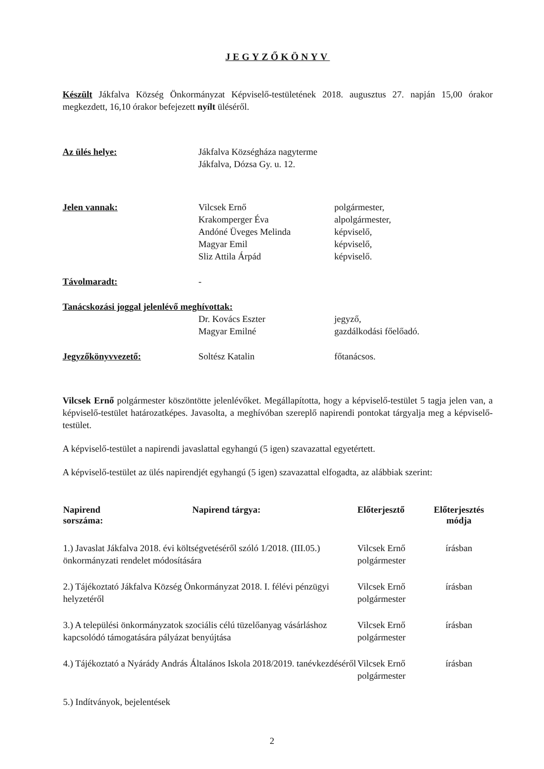JEGYZŐKÖNYV
Készült Jákfalva Község Önkormányzat Képviselő-testületének 2018. augusztus 27. napján 15,00 órakor megkezdett, 16,10 órakor befejezett nyílt üléséről.
| Az ülés helye: | Jákfalva Községháza nagyterme Jákfalva, Dózsa Gy. u. 12. | |
| Jelen vannak: | Vilcsek Ernő Krakomperger Éva Andóné Üveges Melinda Magyar Emil Sliz Attila Árpád | polgármester, alpolgármester, képviselő, képviselő, képviselő. |
| Távolmaradt: | - | |
| Tanácskozási joggal jelenlévő meghívottak: | | |
| | Dr. Kovács Eszter Magyar Emilné | jegyző, gazdálkodási főelőadó. |
| Jegyzőkönyvvezető: | Soltész Katalin | főtanácsos. |
Vilcsek Ernő polgármester köszöntötte jelenlévőket. Megállapította, hogy a képviselő-testület 5 tagja jelen van, a képviselő-testület határozatképes. Javasolta, a meghívóban szereplő napirendi pontokat tárgyalja meg a képviselő-testület.
A képviselő-testület a napirendi javaslattal egyhangú (5 igen) szavazattal egyetértett.
A képviselő-testület az ülés napirendjét egyhangú (5 igen) szavazattal elfogadta, az alábbiak szerint:
| Napirend sorszáma: | Napirend tárgya: | Előterjesztő | Előterjesztés módja |
| --- | --- | --- | --- |
| 1.) Javaslat Jákfalva 2018. évi költségvetéséről szóló 1/2018. (III.05.) önkormányzati rendelet módosítására | | Vilcsek Ernő polgármester | írásban |
| 2.) Tájékoztató Jákfalva Község Önkormányzat 2018. I. félévi pénzügyi helyzetéről | | Vilcsek Ernő polgármester | írásban |
| 3.) A települési önkormányzatok szociális célú tüzelőanyag vásárláshoz kapcsolódó támogatására pályázat benyújtása | | Vilcsek Ernő polgármester | írásban |
| 4.) Tájékoztató a Nyárády András Általános Iskola 2018/2019. tanévkezdéséről | | Vilcsek Ernő polgármester | írásban |
| 5.) Indítványok, bejelentések | | | |
2